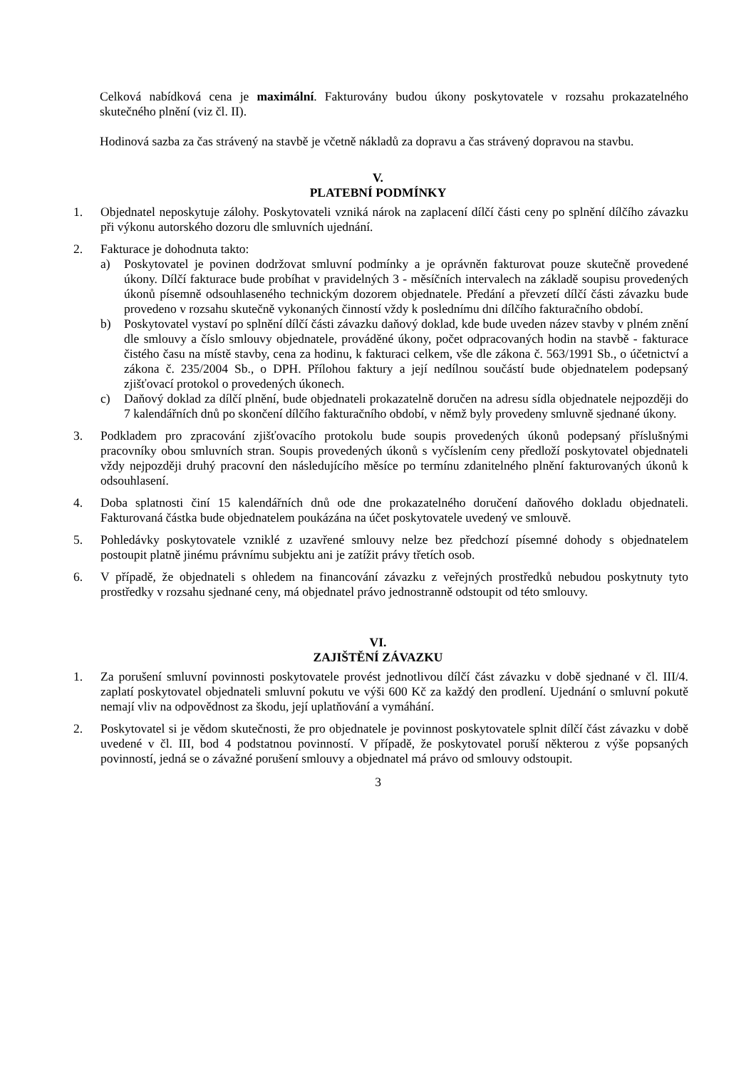Celková nabídková cena je maximální. Fakturovány budou úkony poskytovatele v rozsahu prokazatelného skutečného plnění (viz čl. II).
Hodinová sazba za čas strávený na stavbě je včetně nákladů za dopravu a čas strávený dopravou na stavbu.
V.
PLATEBNÍ PODMÍNKY
1. Objednatel neposkytuje zálohy. Poskytovateli vzniká nárok na zaplacení dílčí části ceny po splnění dílčího závazku při výkonu autorského dozoru dle smluvních ujednání.
2. Fakturace je dohodnuta takto:
a) Poskytovatel je povinen dodržovat smluvní podmínky a je oprávněn fakturovat pouze skutečně provedené úkony. Dílčí fakturace bude probíhat v pravidelných 3 - měsíčních intervalech na základě soupisu provedených úkonů písemně odsouhlaseného technickým dozorem objednatele. Předání a převzetí dílčí části závazku bude provedeno v rozsahu skutečně vykonaných činností vždy k poslednímu dni dílčího fakturačního období.
b) Poskytovatel vystaví po splnění dílčí části závazku daňový doklad, kde bude uveden název stavby v plném znění dle smlouvy a číslo smlouvy objednatele, prováděné úkony, počet odpracovaných hodin na stavbě - fakturace čistého času na místě stavby, cena za hodinu, k fakturaci celkem, vše dle zákona č. 563/1991 Sb., o účetnictví a zákona č. 235/2004 Sb., o DPH. Přílohou faktury a její nedílnou součástí bude objednatelem podepsaný zjišťovací protokol o provedených úkonech.
c) Daňový doklad za dílčí plnění, bude objednateli prokazatelně doručen na adresu sídla objednatele nejpozději do 7 kalendářních dnů po skončení dílčího fakturačního období, v němž byly provedeny smluvně sjednané úkony.
3. Podkladem pro zpracování zjišťovacího protokolu bude soupis provedených úkonů podepsaný příslušnými pracovníky obou smluvních stran. Soupis provedených úkonů s vyčíslením ceny předloží poskytovatel objednateli vždy nejpozději druhý pracovní den následujícího měsíce po termínu zdanitelného plnění fakturovaných úkonů k odsouhlasení.
4. Doba splatnosti činí 15 kalendářních dnů ode dne prokazatelného doručení daňového dokladu objednateli. Fakturovaná částka bude objednatelem poukázána na účet poskytovatele uvedený ve smlouvě.
5. Pohledávky poskytovatele vzniklé z uzavřené smlouvy nelze bez předchozí písemné dohody s objednatelem postoupit platně jinému právnímu subjektu ani je zatížit právy třetích osob.
6. V případě, že objednateli s ohledem na financování závazku z veřejných prostředků nebudou poskytnuty tyto prostředky v rozsahu sjednané ceny, má objednatel právo jednostranně odstoupit od této smlouvy.
VI.
ZAJIŠTĚNÍ ZÁVAZKU
1. Za porušení smluvní povinnosti poskytovatele provést jednotlivou dílčí část závazku v době sjednané v čl. III/4. zaplatí poskytovatel objednateli smluvní pokutu ve výši 600 Kč za každý den prodlení. Ujednání o smluvní pokutě nemají vliv na odpovědnost za škodu, její uplatňování a vymáhání.
2. Poskytovatel si je vědom skutečnosti, že pro objednatele je povinnost poskytovatele splnit dílčí část závazku v době uvedené v čl. III, bod 4 podstatnou povinností. V případě, že poskytovatel poruší některou z výše popsaných povinností, jedná se o závažné porušení smlouvy a objednatel má právo od smlouvy odstoupit.
3